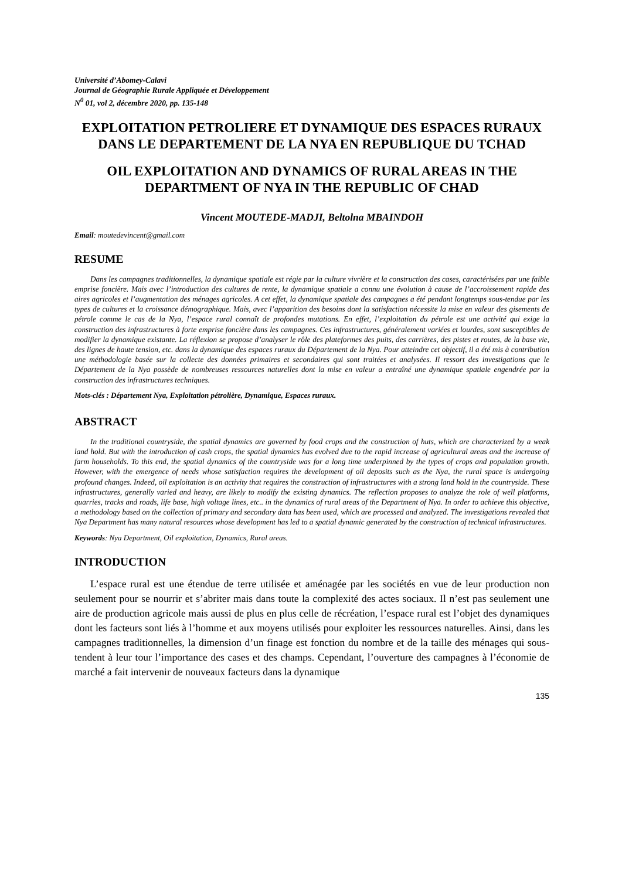Université d’Abomey-Calavi
Journal de Géographie Rurale Appliquée et Développement
N<sup>0</sup> 01, vol 2, décembre 2020, pp. 135-148
EXPLOITATION PETROLIERE ET DYNAMIQUE DES ESPACES RURAUX DANS LE DEPARTEMENT DE LA NYA EN REPUBLIQUE DU TCHAD
OIL EXPLOITATION AND DYNAMICS OF RURAL AREAS IN THE DEPARTMENT OF NYA IN THE REPUBLIC OF CHAD
Vincent MOUTEDE-MADJI, Beltolna MBAINDOH
Email: moutedevincent@gmail.com
RESUME
Dans les campagnes traditionnelles, la dynamique spatiale est régie par la culture vivrière et la construction des cases, caractérisées par une faible emprise foncière. Mais avec l’introduction des cultures de rente, la dynamique spatiale a connu une évolution à cause de l’accroissement rapide des aires agricoles et l’augmentation des ménages agricoles. A cet effet, la dynamique spatiale des campagnes a été pendant longtemps sous-tendue par les types de cultures et la croissance démographique. Mais, avec l’apparition des besoins dont la satisfaction nécessite la mise en valeur des gisements de pétrole comme le cas de la Nya, l’espace rural connaît de profondes mutations. En effet, l’exploitation du pétrole est une activité qui exige la construction des infrastructures à forte emprise foncière dans les campagnes. Ces infrastructures, généralement variées et lourdes, sont susceptibles de modifier la dynamique existante. La réflexion se propose d’analyser le rôle des plateformes des puits, des carrières, des pistes et routes, de la base vie, des lignes de haute tension, etc. dans la dynamique des espaces ruraux du Département de la Nya. Pour atteindre cet objectif, il a été mis à contribution une méthodologie basée sur la collecte des données primaires et secondaires qui sont traitées et analysées. Il ressort des investigations que le Département de la Nya possède de nombreuses ressources naturelles dont la mise en valeur a entraîné une dynamique spatiale engendrée par la construction des infrastructures techniques.
Mots-clés : Département Nya, Exploitation pétrolière, Dynamique, Espaces ruraux.
ABSTRACT
In the traditional countryside, the spatial dynamics are governed by food crops and the construction of huts, which are characterized by a weak land hold. But with the introduction of cash crops, the spatial dynamics has evolved due to the rapid increase of agricultural areas and the increase of farm households. To this end, the spatial dynamics of the countryside was for a long time underpinned by the types of crops and population growth. However, with the emergence of needs whose satisfaction requires the development of oil deposits such as the Nya, the rural space is undergoing profound changes. Indeed, oil exploitation is an activity that requires the construction of infrastructures with a strong land hold in the countryside. These infrastructures, generally varied and heavy, are likely to modify the existing dynamics. The reflection proposes to analyze the role of well platforms, quarries, tracks and roads, life base, high voltage lines, etc.. in the dynamics of rural areas of the Department of Nya. In order to achieve this objective, a methodology based on the collection of primary and secondary data has been used, which are processed and analyzed. The investigations revealed that Nya Department has many natural resources whose development has led to a spatial dynamic generated by the construction of technical infrastructures.
Keywords: Nya Department, Oil exploitation, Dynamics, Rural areas.
INTRODUCTION
L’espace rural est une étendue de terre utilisée et aménagée par les sociétés en vue de leur production non seulement pour se nourrir et s’abriter mais dans toute la complexité des actes sociaux. Il n’est pas seulement une aire de production agricole mais aussi de plus en plus celle de récréation, l’espace rural est l’objet des dynamiques dont les facteurs sont liés à l’homme et aux moyens utilisés pour exploiter les ressources naturelles. Ainsi, dans les campagnes traditionnelles, la dimension d’un finage est fonction du nombre et de la taille des ménages qui sous-tendent à leur tour l’importance des cases et des champs. Cependant, l’ouverture des campagnes à l’économie de marché a fait intervenir de nouveaux facteurs dans la dynamique
135